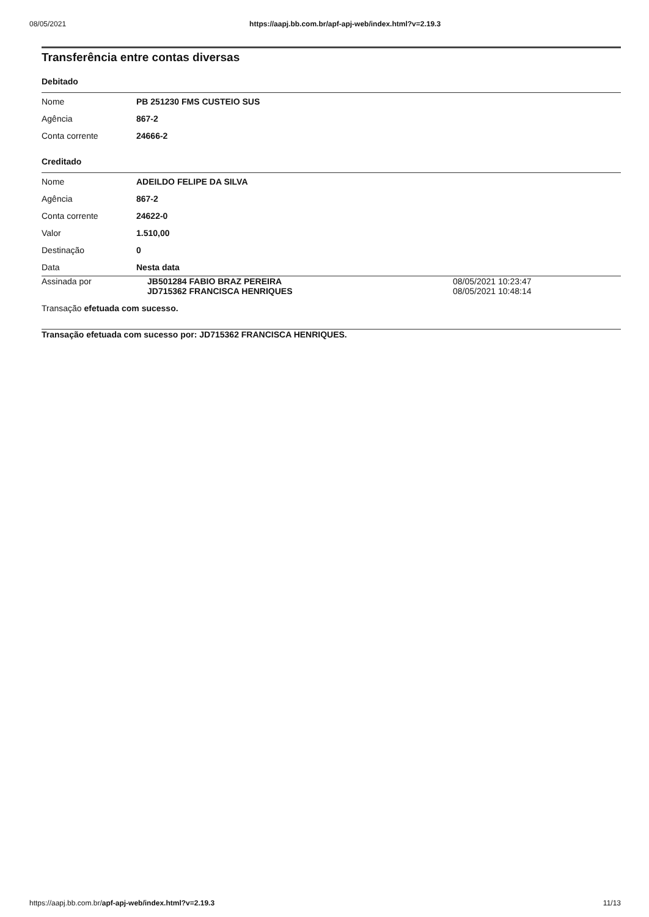08/05/2021 https://aapj.bb.com.br/apf-apj-web/index.html?v=2.19.3
Transferência entre contas diversas
Debitado
| Nome | PB 251230 FMS CUSTEIO SUS |
| Agência | 867-2 |
| Conta corrente | 24666-2 |
Creditado
| Nome | ADEILDO FELIPE DA SILVA |
| Agência | 867-2 |
| Conta corrente | 24622-0 |
| Valor | 1.510,00 |
| Destinação | 0 |
| Data | Nesta data |
| Assinada por | JB501284 FABIO BRAZ PEREIRA JD715362 FRANCISCA HENRIQUES | 08/05/2021 10:23:47 08/05/2021 10:48:14 |
Transação efetuada com sucesso.
Transação efetuada com sucesso por: JD715362 FRANCISCA HENRIQUES.
https://aapj.bb.com.br/apf-apj-web/index.html?v=2.19.3 11/13